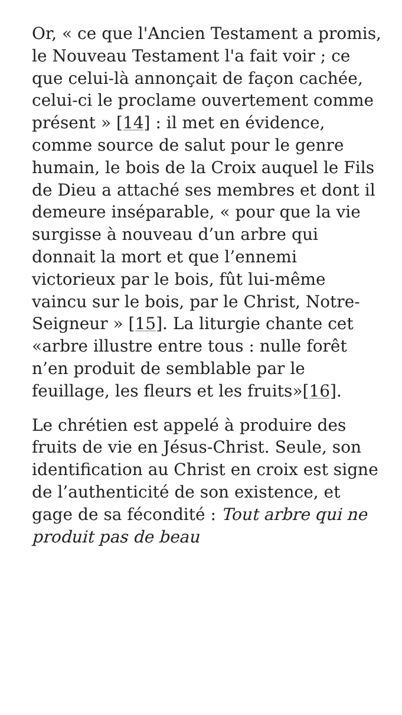Or, « ce que l'Ancien Testament a promis, le Nouveau Testament l'a fait voir ; ce que celui-là annonçait de façon cachée, celui-ci le proclame ouvertement comme présent » [14] : il met en évidence, comme source de salut pour le genre humain, le bois de la Croix auquel le Fils de Dieu a attaché ses membres et dont il demeure inséparable, « pour que la vie surgisse à nouveau d’un arbre qui donnait la mort et que l’ennemi victorieux par le bois, fût lui-même vaincu sur le bois, par le Christ, Notre-Seigneur » [15]. La liturgie chante cet «arbre illustre entre tous : nulle forêt n’en produit de semblable par le feuillage, les fleurs et les fruits»[16].
Le chrétien est appelé à produire des fruits de vie en Jésus-Christ. Seule, son identification au Christ en croix est signe de l’authenticité de son existence, et gage de sa fécondité : Tout arbre qui ne produit pas de beau